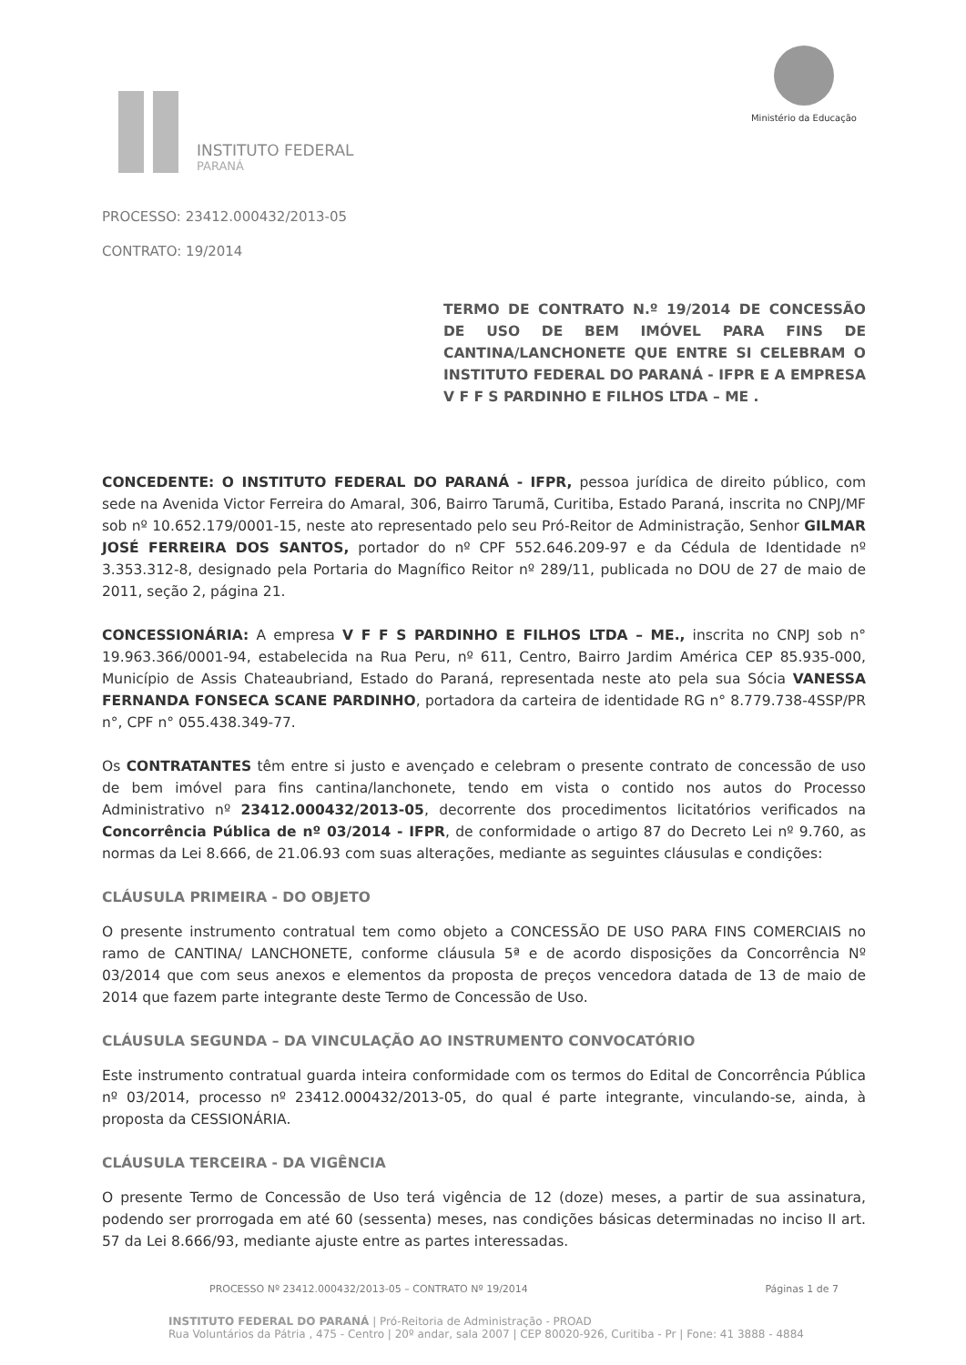INSTITUTO FEDERAL
PARANÁ
Ministério da Educação
PROCESSO: 23412.000432/2013-05
CONTRATO: 19/2014
TERMO DE CONTRATO N.º 19/2014 DE CONCESSÃO DE USO DE BEM IMÓVEL PARA FINS DE CANTINA/LANCHONETE QUE ENTRE SI CELEBRAM O INSTITUTO FEDERAL DO PARANÁ - IFPR E A EMPRESA V F F S PARDINHO E FILHOS LTDA – ME .
CONCEDENTE: O INSTITUTO FEDERAL DO PARANÁ - IFPR, pessoa jurídica de direito público, com sede na Avenida Victor Ferreira do Amaral, 306, Bairro Tarumã, Curitiba, Estado Paraná, inscrita no CNPJ/MF sob nº 10.652.179/0001-15, neste ato representado pelo seu Pró-Reitor de Administração, Senhor GILMAR JOSÉ FERREIRA DOS SANTOS, portador do nº CPF 552.646.209-97 e da Cédula de Identidade nº 3.353.312-8, designado pela Portaria do Magnífico Reitor nº 289/11, publicada no DOU de 27 de maio de 2011, seção 2, página 21.
CONCESSIONÁRIA: A empresa V F F S PARDINHO E FILHOS LTDA – ME., inscrita no CNPJ sob n° 19.963.366/0001-94, estabelecida na Rua Peru, nº 611, Centro, Bairro Jardim América CEP 85.935-000, Município de Assis Chateaubriand, Estado do Paraná, representada neste ato pela sua Sócia VANESSA FERNANDA FONSECA SCANE PARDINHO, portadora da carteira de identidade RG n° 8.779.738-4SSP/PR n°, CPF n° 055.438.349-77.
Os CONTRATANTES têm entre si justo e avençado e celebram o presente contrato de concessão de uso de bem imóvel para fins cantina/lanchonete, tendo em vista o contido nos autos do Processo Administrativo nº 23412.000432/2013-05, decorrente dos procedimentos licitatórios verificados na Concorrência Pública de nº 03/2014 - IFPR, de conformidade o artigo 87 do Decreto Lei nº 9.760, as normas da Lei 8.666, de 21.06.93 com suas alterações, mediante as seguintes cláusulas e condições:
CLÁUSULA PRIMEIRA - DO OBJETO
O presente instrumento contratual tem como objeto a CONCESSÃO DE USO PARA FINS COMERCIAIS no ramo de CANTINA/ LANCHONETE, conforme cláusula 5ª e de acordo disposições da Concorrência Nº 03/2014 que com seus anexos e elementos da proposta de preços vencedora datada de 13 de maio de 2014 que fazem parte integrante deste Termo de Concessão de Uso.
CLÁUSULA SEGUNDA – DA VINCULAÇÃO AO INSTRUMENTO CONVOCATÓRIO
Este instrumento contratual guarda inteira conformidade com os termos do Edital de Concorrência Pública nº 03/2014, processo nº 23412.000432/2013-05, do qual é parte integrante, vinculando-se, ainda, à proposta da CESSIONÁRIA.
CLÁUSULA TERCEIRA - DA VIGÊNCIA
O presente Termo de Concessão de Uso terá vigência de 12 (doze) meses, a partir de sua assinatura, podendo ser prorrogada em até 60 (sessenta) meses, nas condições básicas determinadas no inciso II art. 57 da Lei 8.666/93, mediante ajuste entre as partes interessadas.
PROCESSO Nº 23412.000432/2013-05 – CONTRATO Nº 19/2014 Páginas 1 de 7
INSTITUTO FEDERAL DO PARANÁ | Pró-Reitoria de Administração - PROAD
Rua Voluntários da Pátria , 475 - Centro | 20º andar, sala 2007 | CEP 80020-926, Curitiba - Pr | Fone: 41 3888 - 4884